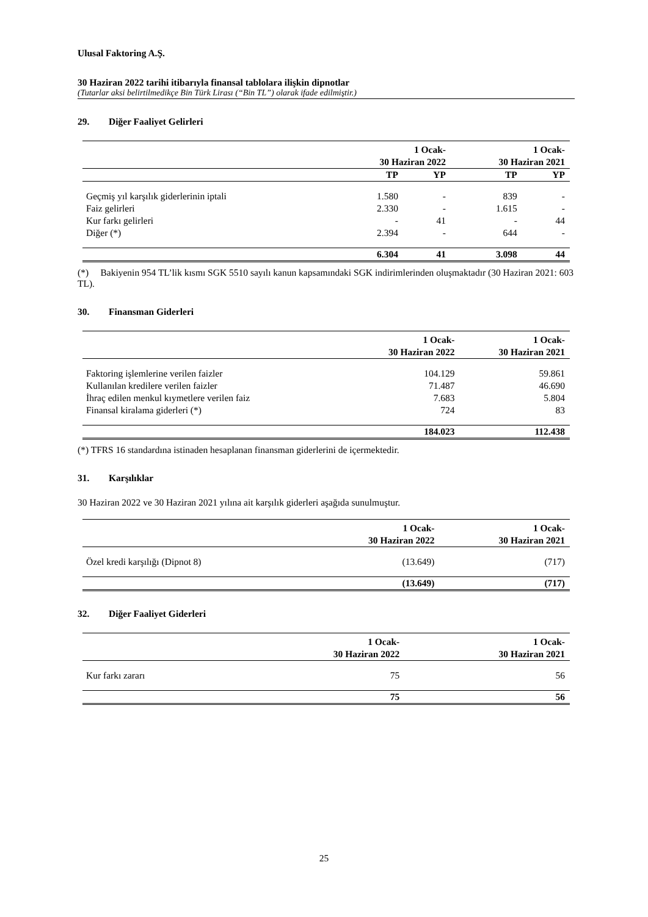Ulusal Faktoring A.Ş.
30 Haziran 2022 tarihi itibarıyla finansal tablolara ilişkin dipnotlar
(Tutarlar aksi belirtilmedikçe Bin Türk Lirası (“Bin TL”) olarak ifade edilmiştir.)
29. Diğer Faaliyet Gelirleri
| | 1 Ocak- 30 Haziran 2022 | | 1 Ocak- 30 Haziran 2021 | |
| --- | --- | --- | --- | --- |
| | TP | YP | TP | YP |
| Geçmiş yıl karşılık giderlerinin iptali | 1.580 | - | 839 | - |
| Faiz gelirleri | 2.330 | - | 1.615 | - |
| Kur farkı gelirleri | - | 41 | - | 44 |
| Diğer (*) | 2.394 | - | 644 | - |
| | 6.304 | 41 | 3.098 | 44 |
(*) Bakiyenin 954 TL’lik kısmı SGK 5510 sayılı kanun kapsamındaki SGK indirimlerinden oluşmaktadır (30 Haziran 2021: 603 TL).
30. Finansman Giderleri
| | 1 Ocak- 30 Haziran 2022 | 1 Ocak- 30 Haziran 2021 |
| --- | --- | --- |
| Faktoring işlemlerine verilen faizler | 104.129 | 59.861 |
| Kullanılan kredilere verilen faizler | 71.487 | 46.690 |
| İhraç edilen menkul kıymetlere verilen faiz | 7.683 | 5.804 |
| Finansal kiralama giderleri (*) | 724 | 83 |
| | 184.023 | 112.438 |
(*) TFRS 16 standardına istinaden hesaplanan finansman giderlerini de içermektedir.
31. Karşılıklar
30 Haziran 2022 ve 30 Haziran 2021 yılına ait karşılık giderleri aşağıda sunulmuştur.
| | 1 Ocak- 30 Haziran 2022 | 1 Ocak- 30 Haziran 2021 |
| --- | --- | --- |
| Özel kredi karşılığı (Dipnot 8) | (13.649) | (717) |
| | (13.649) | (717) |
32. Diğer Faaliyet Giderleri
| | 1 Ocak- 30 Haziran 2022 | 1 Ocak- 30 Haziran 2021 |
| --- | --- | --- |
| Kur farkı zararı | 75 | 56 |
| | 75 | 56 |
25